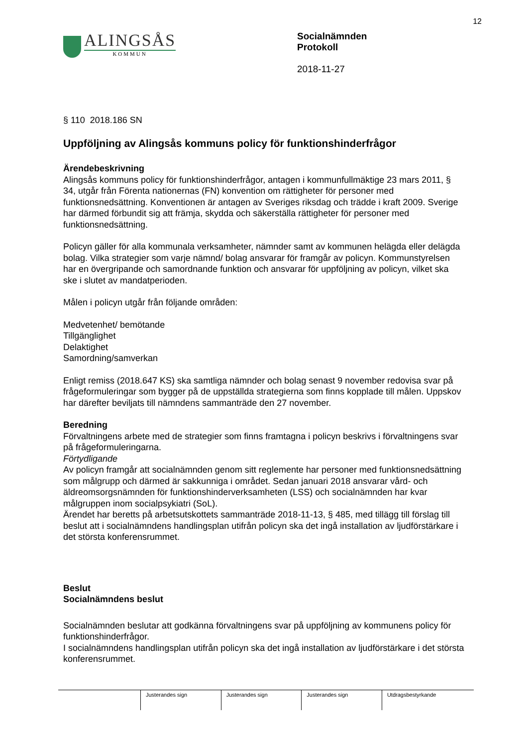12
ALINGSÅS
KOMMUN
Socialnämnden
Protokoll
2018-11-27
§ 110 2018.186 SN
Uppföljning av Alingsås kommuns policy för funktionshinderfrågor
Ärendebeskrivning
Alingsås kommuns policy för funktionshinderfrågor, antagen i kommunfullmäktige 23 mars 2011, § 34, utgår från Förenta nationernas (FN) konvention om rättigheter för personer med funktionsnedsättning. Konventionen är antagen av Sveriges riksdag och trädde i kraft 2009. Sverige har därmed förbundit sig att främja, skydda och säkerställa rättigheter för personer med funktionsnedsättning.
Policyn gäller för alla kommunala verksamheter, nämnder samt av kommunen helägda eller delägda bolag. Vilka strategier som varje nämnd/ bolag ansvarar för framgår av policyn. Kommunstyrelsen har en övergripande och samordnande funktion och ansvarar för uppföljning av policyn, vilket ska ske i slutet av mandatperioden.
Målen i policyn utgår från följande områden:
Medvetenhet/ bemötande
Tillgänglighet
Delaktighet
Samordning/samverkan
Enligt remiss (2018.647 KS) ska samtliga nämnder och bolag senast 9 november redovisa svar på frågeformuleringar som bygger på de uppställda strategierna som finns kopplade till målen. Uppskov har därefter beviljats till nämndens sammanträde den 27 november.
Beredning
Förvaltningens arbete med de strategier som finns framtagna i policyn beskrivs i förvaltningens svar på frågeformuleringarna.
Förtydligande
Av policyn framgår att socialnämnden genom sitt reglemente har personer med funktionsnedsättning som målgrupp och därmed är sakkunniga i området. Sedan januari 2018 ansvarar vård- och äldreomsorgsnämnden för funktionshinderverksamheten (LSS) och socialnämnden har kvar målgruppen inom socialpsykiatri (SoL).
Ärendet har beretts på arbetsutskottets sammanträde 2018-11-13, § 485, med tillägg till förslag till beslut att i socialnämndens handlingsplan utifrån policyn ska det ingå installation av ljudförstärkare i det största konferensrummet.
Beslut
Socialnämndens beslut
Socialnämnden beslutar att godkänna förvaltningens svar på uppföljning av kommunens policy för funktionshinderfrågor.
I socialnämndens handlingsplan utifrån policyn ska det ingå installation av ljudförstärkare i det största konferensrummet.
| | Justerandes sign | Justerandes sign | Justerandes sign | Utdragsbestyrkande |